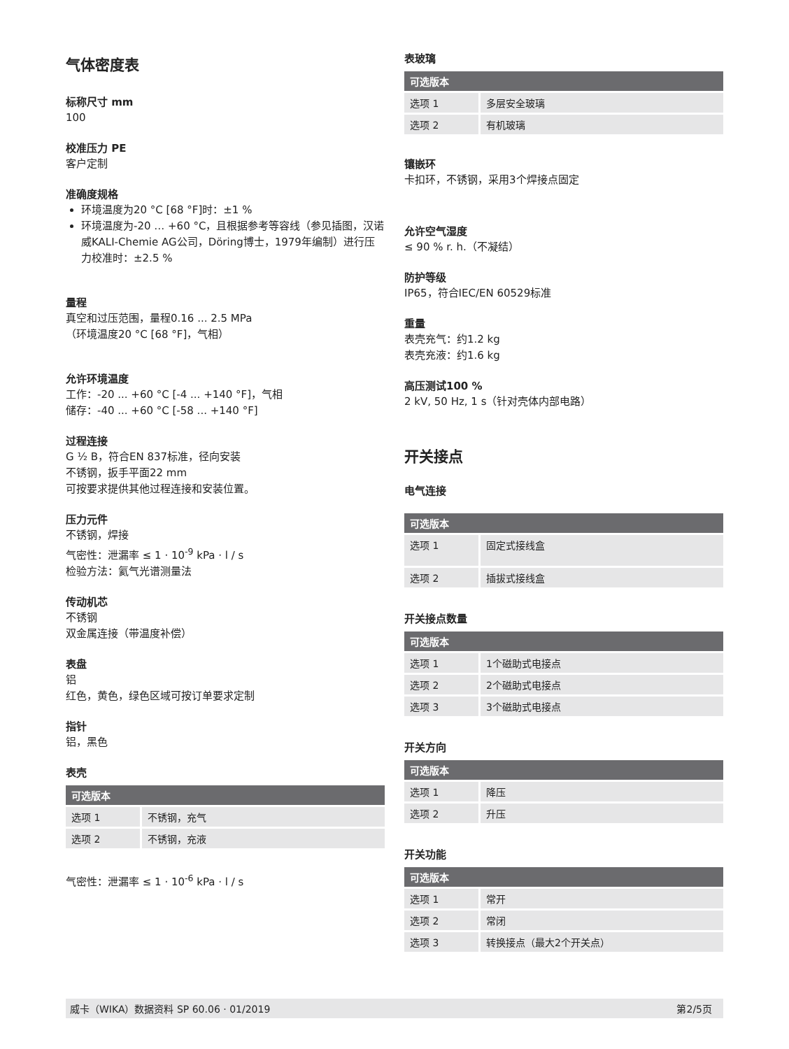气体密度表
标称尺寸 mm
100
校准压力 PE
客户定制
准确度规格
环境温度为20 °C [68 °F]时：±1 %
环境温度为-20 … +60 °C，且根据参考等容线（参见插图，汉诺威KALI-Chemie AG公司，Döring博士，1979年编制）进行压力校准时：±2.5 %
量程
真空和过压范围，量程0.16 ... 2.5 MPa
（环境温度20 °C [68 °F]，气相）
允许环境温度
工作：-20 ... +60 °C [-4 ... +140 °F]，气相
储存：-40 ... +60 °C [-58 ... +140 °F]
过程连接
G ½ B，符合EN 837标准，径向安装
不锈钢，扳手平面22 mm
可按要求提供其他过程连接和安装位置。
压力元件
不锈钢，焊接
气密性：泄漏率 ≤ 1 · 10<sup>-9</sup> kPa · l / s
检验方法：氦气光谱测量法
传动机芯
不锈钢
双金属连接（带温度补偿）
表盘
铝
红色，黄色，绿色区域可按订单要求定制
指针
铝，黑色
表壳
| 可选版本 | |
| --- | --- |
| 选项 1 | 不锈钢，充气 |
| 选项 2 | 不锈钢，充液 |
气密性：泄漏率 ≤ 1 · 10<sup>-6</sup> kPa · l / s
表玻璃
| 可选版本 | |
| --- | --- |
| 选项 1 | 多层安全玻璃 |
| 选项 2 | 有机玻璃 |
镶嵌环
卡扣环，不锈钢，采用3个焊接点固定
允许空气湿度
≤ 90 % r. h.（不凝结）
防护等级
IP65，符合IEC/EN 60529标准
重量
表壳充气：约1.2 kg
表壳充液：约1.6 kg
高压测试100 %
2 kV, 50 Hz, 1 s（针对壳体内部电路）
开关接点
电气连接
| 可选版本 | |
| --- | --- |
| 选项 1 | 固定式接线盒 |
| 选项 2 | 插拔式接线盒 |
开关接点数量
| 可选版本 | |
| --- | --- |
| 选项 1 | 1个磁助式电接点 |
| 选项 2 | 2个磁助式电接点 |
| 选项 3 | 3个磁助式电接点 |
开关方向
| 可选版本 | |
| --- | --- |
| 选项 1 | 降压 |
| 选项 2 | 升压 |
开关功能
| 可选版本 | |
| --- | --- |
| 选项 1 | 常开 |
| 选项 2 | 常闭 |
| 选项 3 | 转换接点（最大2个开关点） |
威卡（WIKA）数据资料 SP 60.06 · 01/2019 第2/5页